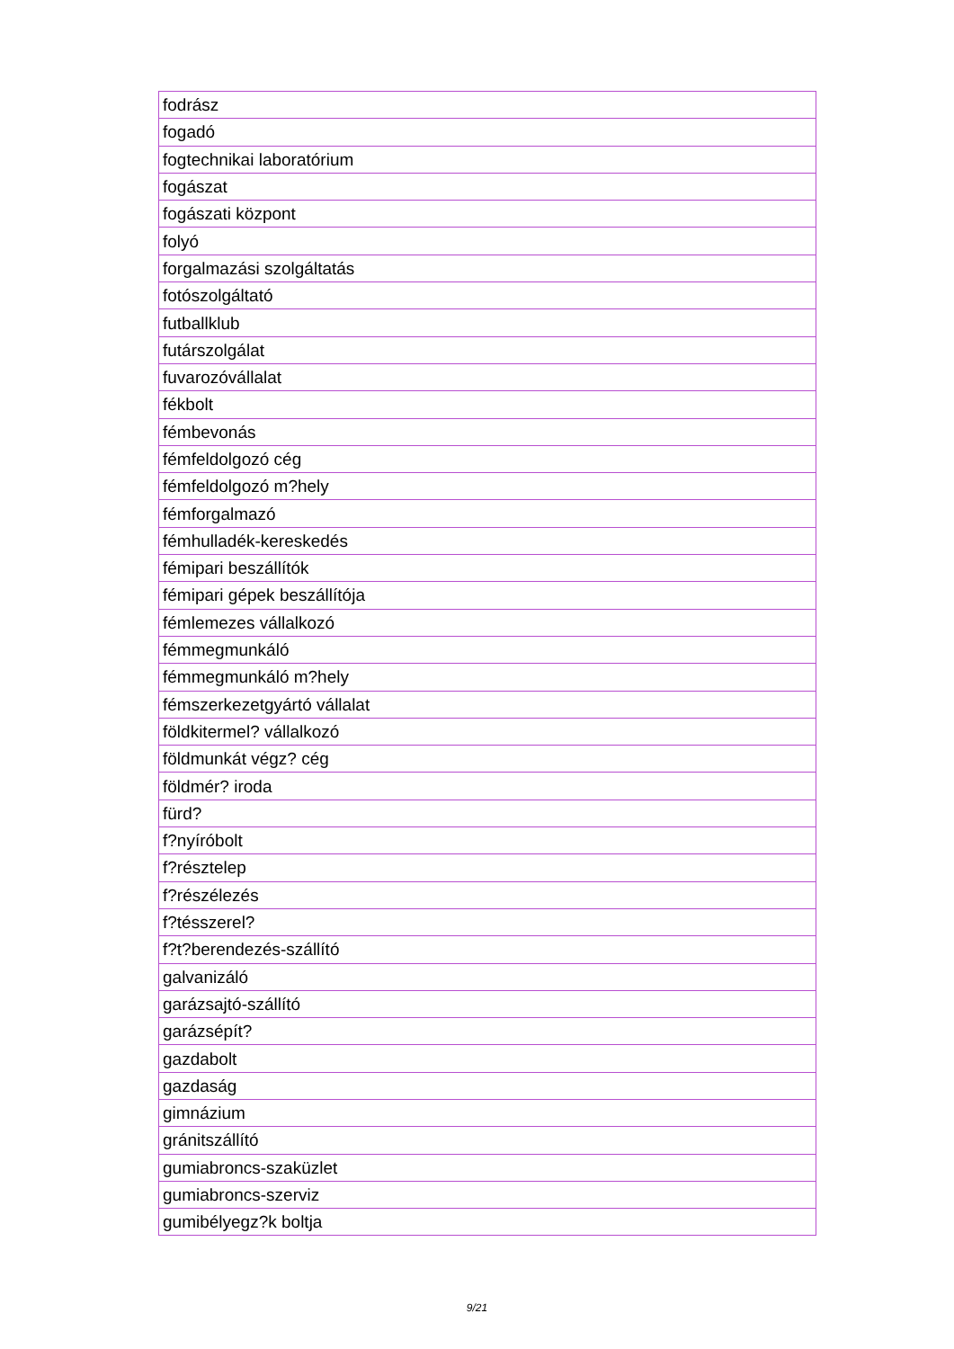| fodrász |
| fogadó |
| fogtechnikai laboratórium |
| fogászat |
| fogászati központ |
| folyó |
| forgalmazási szolgáltatás |
| fotószolgáltató |
| futballklub |
| futárszolgálat |
| fuvarozóvállalat |
| fékbolt |
| fémbevonás |
| fémfeldolgozó cég |
| fémfeldolgozó m?hely |
| fémforgalmazó |
| fémhulladék-kereskedés |
| fémipari beszállítók |
| fémipari gépek beszállítója |
| fémlemezes vállalkozó |
| fémmegmunkáló |
| fémmegmunkáló m?hely |
| fémszerkezetgyártó vállalat |
| földkitermel? vállalkozó |
| földmunkát végz? cég |
| földmér? iroda |
| fürd? |
| f?nyíróbolt |
| f?résztelep |
| f?részélezés |
| f?tésszerel? |
| f?t?berendezés-szállító |
| galvanizáló |
| garázsajtó-szállító |
| garázsépít? |
| gazdabolt |
| gazdaság |
| gimnázium |
| gránitszállító |
| gumiabroncs-szaküzlet |
| gumiabroncs-szerviz |
| gumibélyegz?k boltja |
9/21